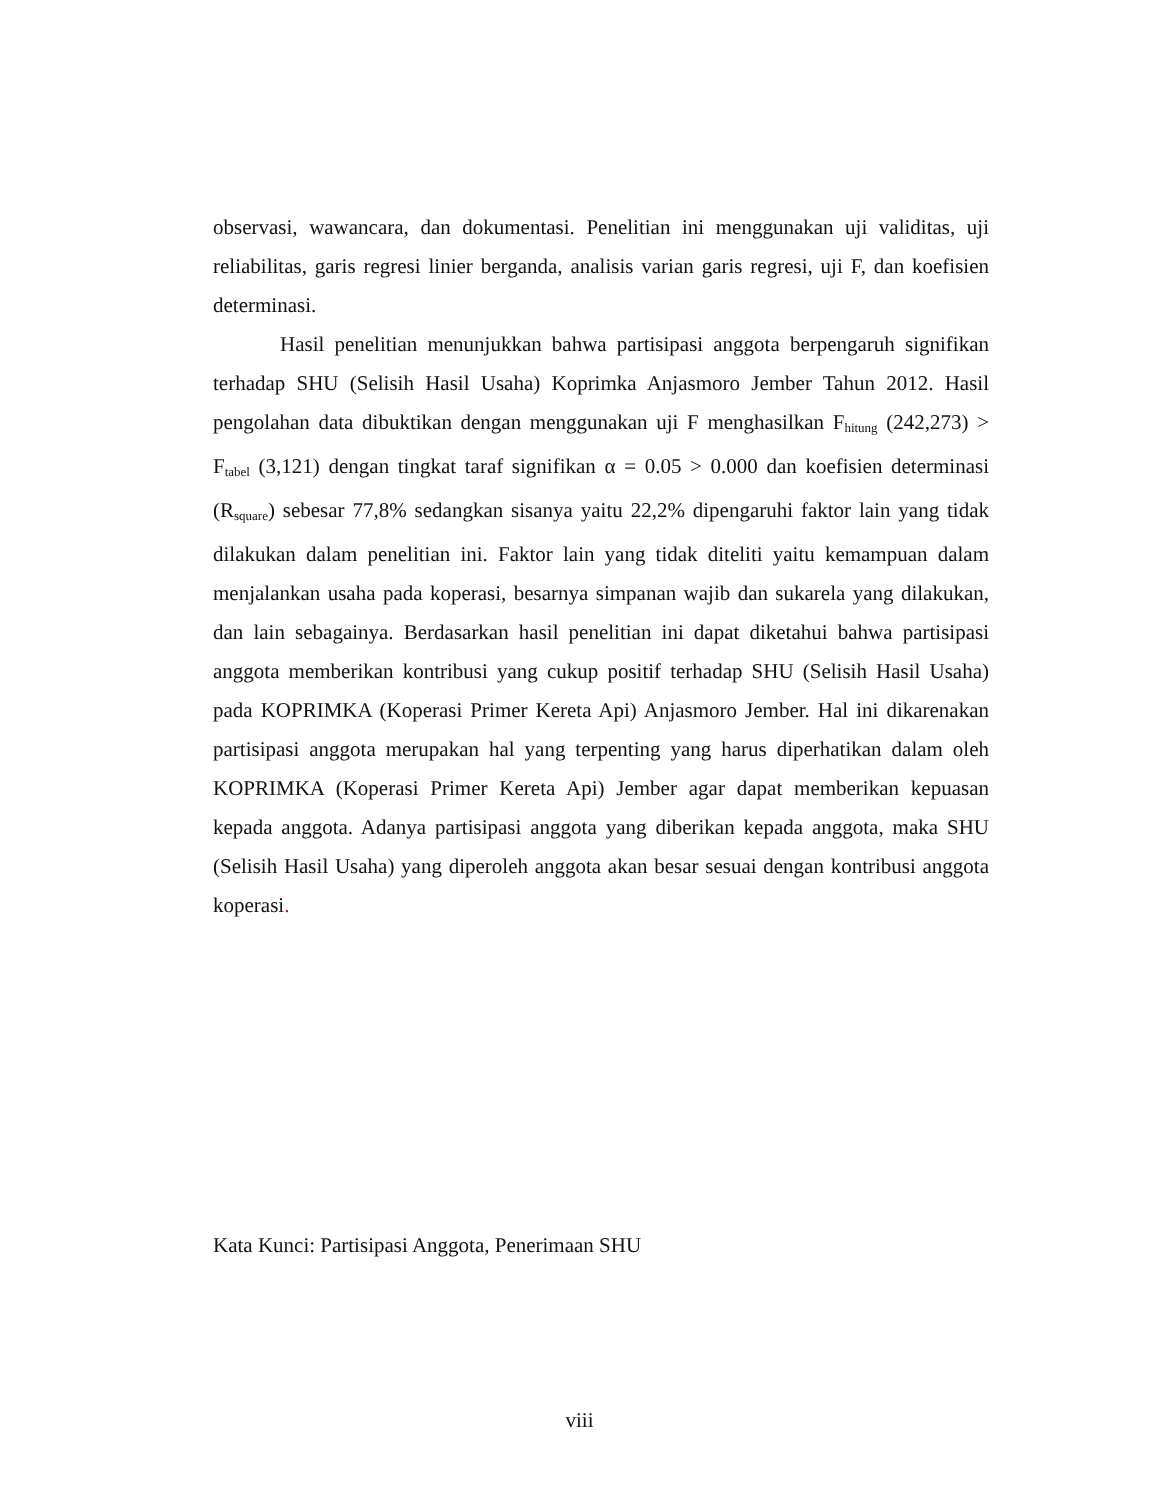observasi, wawancara, dan dokumentasi. Penelitian ini menggunakan uji validitas, uji reliabilitas, garis regresi linier berganda, analisis varian garis regresi, uji F, dan koefisien determinasi.
Hasil penelitian menunjukkan bahwa partisipasi anggota berpengaruh signifikan terhadap SHU (Selisih Hasil Usaha) Koprimka Anjasmoro Jember Tahun 2012. Hasil pengolahan data dibuktikan dengan menggunakan uji F menghasilkan F<sub>hitung</sub> (242,273) > F<sub>tabel</sub> (3,121) dengan tingkat taraf signifikan α = 0.05 > 0.000 dan koefisien determinasi (R<sub>square</sub>) sebesar 77,8% sedangkan sisanya yaitu 22,2% dipengaruhi faktor lain yang tidak dilakukan dalam penelitian ini. Faktor lain yang tidak diteliti yaitu kemampuan dalam menjalankan usaha pada koperasi, besarnya simpanan wajib dan sukarela yang dilakukan, dan lain sebagainya. Berdasarkan hasil penelitian ini dapat diketahui bahwa partisipasi anggota memberikan kontribusi yang cukup positif terhadap SHU (Selisih Hasil Usaha) pada KOPRIMKA (Koperasi Primer Kereta Api) Anjasmoro Jember. Hal ini dikarenakan partisipasi anggota merupakan hal yang terpenting yang harus diperhatikan dalam oleh KOPRIMKA (Koperasi Primer Kereta Api) Jember agar dapat memberikan kepuasan kepada anggota. Adanya partisipasi anggota yang diberikan kepada anggota, maka SHU (Selisih Hasil Usaha) yang diperoleh anggota akan besar sesuai dengan kontribusi anggota koperasi.
Kata Kunci: Partisipasi Anggota, Penerimaan SHU
viii